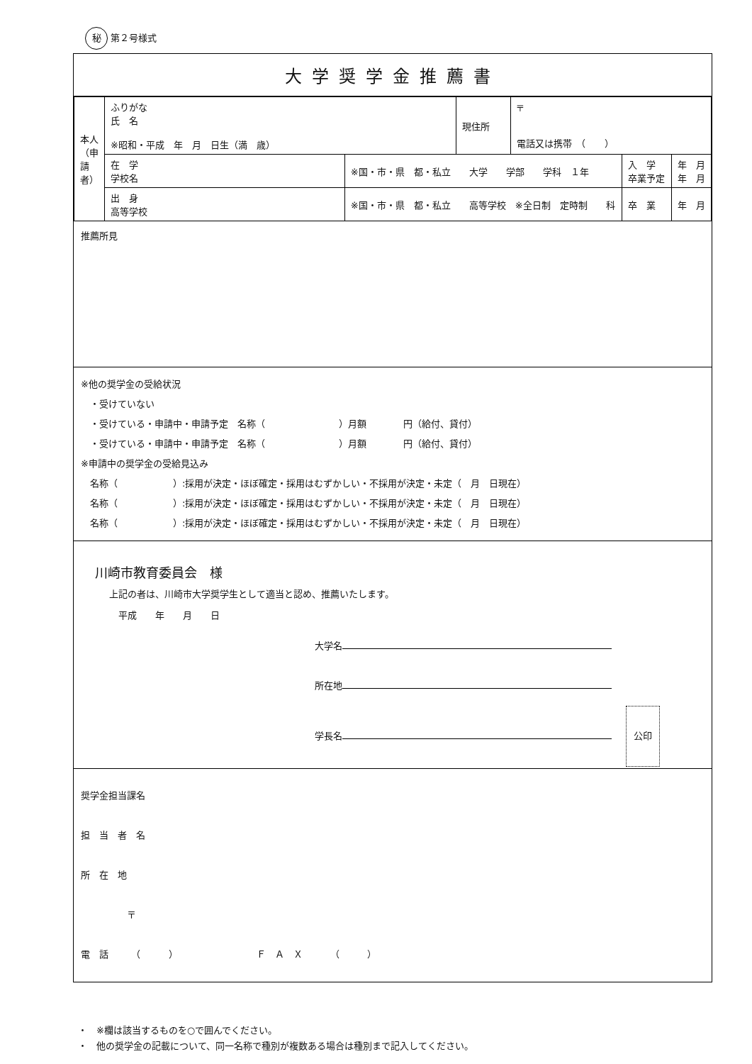秘 第２号様式
大学奨学金推薦書
| 本人（申請者） | ふりがな 氏 名 ※昭和・平成 年 月 日生（満 歳） | | 現住所 | 〒 電話又は携帯 （ ） | | |
| | 在 学 学校名 | ※国・市・県 都・私立 大学 学部 学科 １年 | | | 入 学 卒業予定 | 年 月 年 月 |
| | 出 身 高等学校 | ※国・市・県 都・私立 高等学校 ※全日制 定時制 科 | | | 卒 業 | 年 月 |
推薦所見
※他の奨学金の受給状況
　・受けていない
　・受けている・申請中・申請予定　名称（　　　　　　　　）月額　　　　円（給付、貸付）
　・受けている・申請中・申請予定　名称（　　　　　　　　）月額　　　　円（給付、貸付）
※申請中の奨学金の受給見込み
　名称（　　　　　　）:採用が決定・ほぼ確定・採用はむずかしい・不採用が決定・未定（　月　日現在）
　名称（　　　　　　）:採用が決定・ほぼ確定・採用はむずかしい・不採用が決定・未定（　月　日現在）
　名称（　　　　　　）:採用が決定・ほぼ確定・採用はむずかしい・不採用が決定・未定（　月　日現在）
川崎市教育委員会　様
上記の者は、川崎市大学奨学生として適当と認め、推薦いたします。
　平成　　年　　月　　日
大学名
所在地
学長名 公印
奨学金担当課名
担　当　者　名
所　在　地
　　　　　〒
電　話　　　（　　　）　　　　　　　　　Ｆ　Ａ　Ｘ　　　（　　　）
・　※欄は該当するものを○で囲んでください。
・　他の奨学金の記載について、同一名称で種別が複数ある場合は種別まで記入してください。